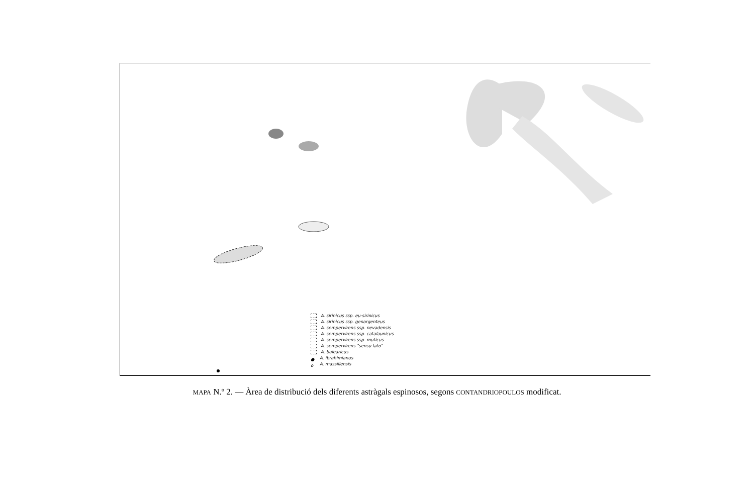A. sirinicus ssp. eu-sirinicus
A. sirinicus ssp. genargenteus
A. sempervirens ssp. nevadensis
A. sempervirens ssp. catalaunicus
A. sempervirens ssp. muticus
A. sempervirens "sensu lato"
A. balearicus
● A. ibrahimianus
o A. massiliensis
MAPA N.º 2. — Àrea de distribució dels diferents astràgals espinosos, segons CONTANDRIOPOULOS modificat.